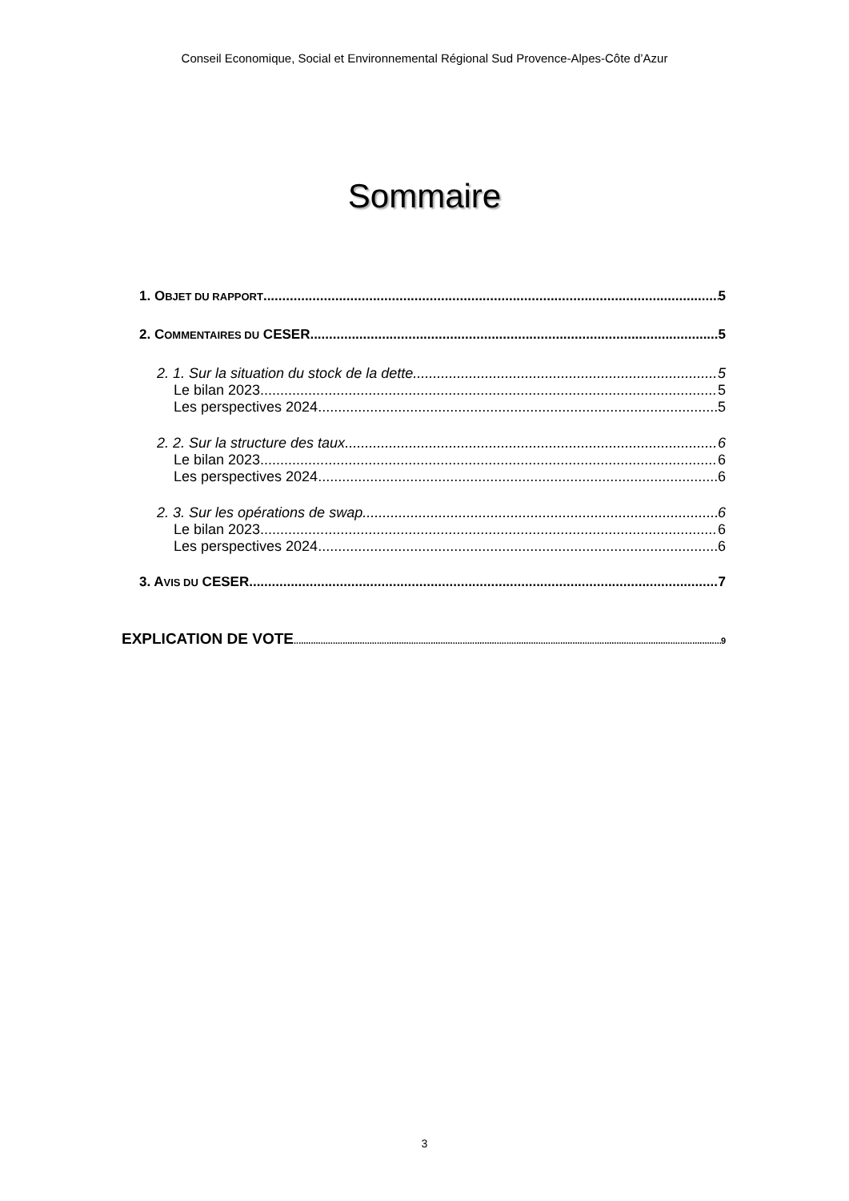Conseil Economique, Social et Environnemental Régional Sud Provence-Alpes-Côte d’Azur
Sommaire
1. OBJET DU RAPPORT 5
2. COMMENTAIRES DU CESER 5
2. 1. Sur la situation du stock de la dette 5
Le bilan 2023 5
Les perspectives 2024 5
2. 2. Sur la structure des taux 6
Le bilan 2023 6
Les perspectives 2024 6
2. 3. Sur les opérations de swap 6
Le bilan 2023 6
Les perspectives 2024 6
3. AVIS DU CESER 7
EXPLICATION DE VOTE 9
3